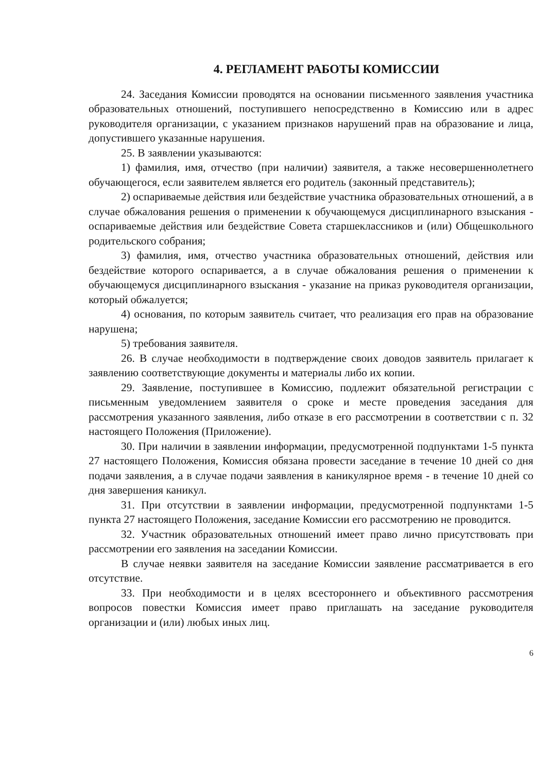4. РЕГЛАМЕНТ РАБОТЫ КОМИССИИ
24. Заседания Комиссии проводятся на основании письменного заявления участника образовательных отношений, поступившего непосредственно в Комиссию или в адрес руководителя организации, с указанием признаков нарушений прав на образование и лица, допустившего указанные нарушения.
25. В заявлении указываются:
1) фамилия, имя, отчество (при наличии) заявителя, а также несовершеннолетнего обучающегося, если заявителем является его родитель (законный представитель);
2) оспариваемые действия или бездействие участника образовательных отношений, а в случае обжалования решения о применении к обучающемуся дисциплинарного взыскания - оспариваемые действия или бездействие Совета старшеклассников и (или) Общешкольного родительского собрания;
3) фамилия, имя, отчество участника образовательных отношений, действия или бездействие которого оспаривается, а в случае обжалования решения о применении к обучающемуся дисциплинарного взыскания - указание на приказ руководителя организации, который обжалуется;
4) основания, по которым заявитель считает, что реализация его прав на образование нарушена;
5) требования заявителя.
26. В случае необходимости в подтверждение своих доводов заявитель прилагает к заявлению соответствующие документы и материалы либо их копии.
29. Заявление, поступившее в Комиссию, подлежит обязательной регистрации с письменным уведомлением заявителя о сроке и месте проведения заседания для рассмотрения указанного заявления, либо отказе в его рассмотрении в соответствии с п. 32 настоящего Положения (Приложение).
30. При наличии в заявлении информации, предусмотренной подпунктами 1-5 пункта 27 настоящего Положения, Комиссия обязана провести заседание в течение 10 дней со дня подачи заявления, а в случае подачи заявления в каникулярное время - в течение 10 дней со дня завершения каникул.
31. При отсутствии в заявлении информации, предусмотренной подпунктами 1-5 пункта 27 настоящего Положения, заседание Комиссии его рассмотрению не проводится.
32. Участник образовательных отношений имеет право лично присутствовать при рассмотрении его заявления на заседании Комиссии.
В случае неявки заявителя на заседание Комиссии заявление рассматривается в его отсутствие.
33. При необходимости и в целях всестороннего и объективного рассмотрения вопросов повестки Комиссия имеет право приглашать на заседание руководителя организации и (или) любых иных лиц.
6